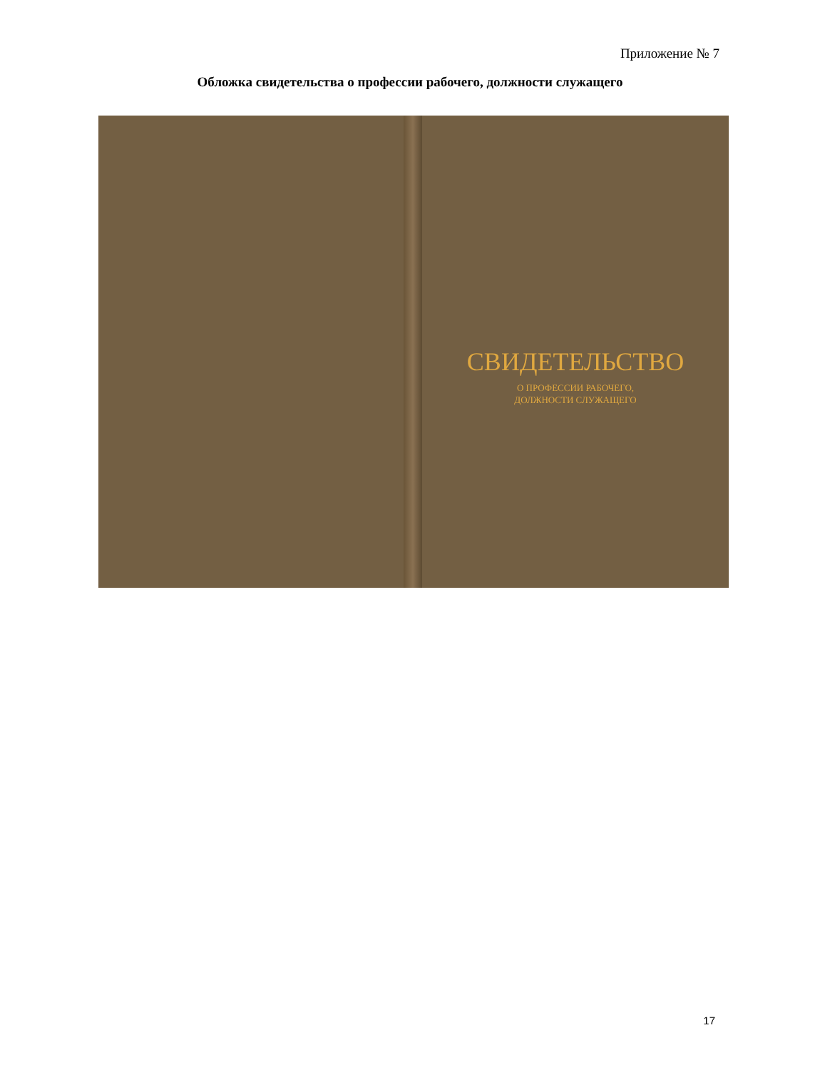Приложение № 7
Обложка свидетельства о профессии рабочего, должности служащего
СВИДЕТЕЛЬСТВО
О ПРОФЕССИИ РАБОЧЕГО,
ДОЛЖНОСТИ СЛУЖАЩЕГО
17